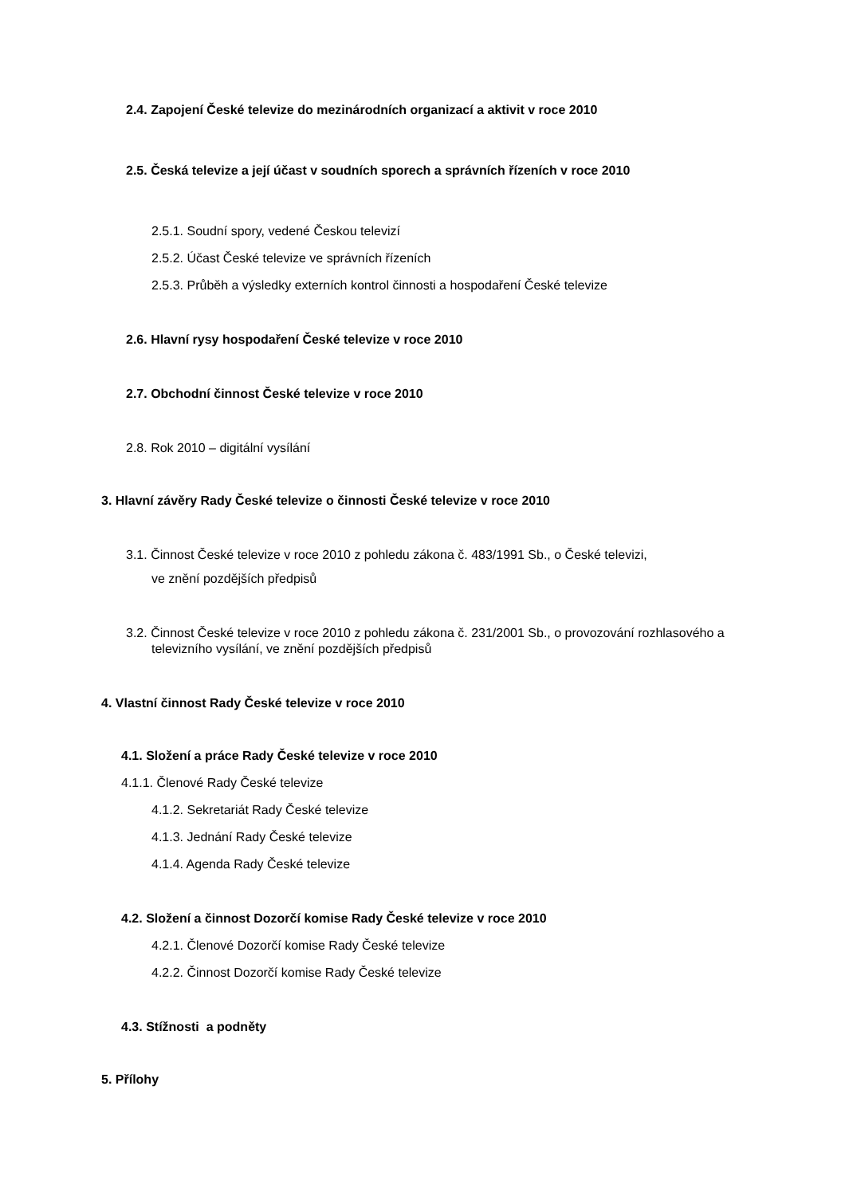2.4. Zapojení České televize do mezinárodních organizací a aktivit v roce 2010
2.5. Česká televize a její účast v soudních sporech a správních řízeních v roce 2010
2.5.1. Soudní spory, vedené Českou televizí
2.5.2. Účast České televize ve správních řízeních
2.5.3. Průběh a výsledky externích kontrol činnosti a hospodaření České televize
2.6. Hlavní rysy hospodaření České televize v roce 2010
2.7. Obchodní činnost České televize v roce 2010
2.8. Rok 2010 – digitální vysílání
3. Hlavní závěry Rady České televize o činnosti České televize v roce 2010
3.1. Činnost České televize v roce 2010 z pohledu zákona č. 483/1991 Sb., o České televizi,
ve znění pozdějších předpisů
3.2. Činnost České televize v roce 2010 z pohledu zákona č. 231/2001 Sb., o provozování rozhlasového a
televizního vysílání, ve znění pozdějších předpisů
4. Vlastní činnost Rady České televize v roce 2010
4.1. Složení a práce Rady České televize v roce 2010
4.1.1. Členové Rady České televize
4.1.2. Sekretariát Rady České televize
4.1.3. Jednání Rady České televize
4.1.4. Agenda Rady České televize
4.2. Složení a činnost Dozorčí komise Rady České televize v roce 2010
4.2.1. Členové Dozorčí komise Rady České televize
4.2.2. Činnost Dozorčí komise Rady České televize
4.3. Stížnosti a podněty
5. Přílohy